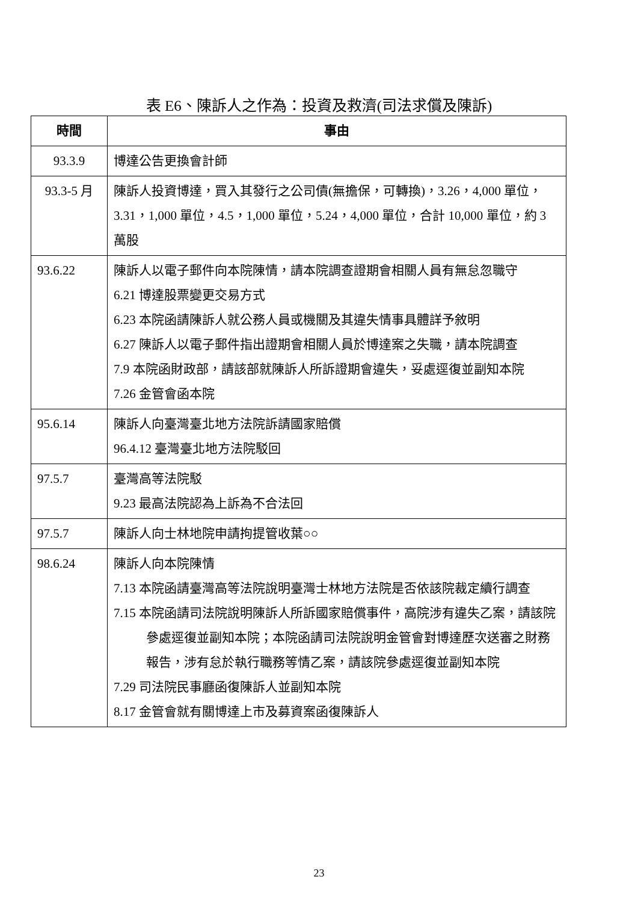表 E6、陳訴人之作為：投資及救濟(司法求償及陳訴)
| 時間 | 事由 |
| --- | --- |
| 93.3.9 | 博達公告更換會計師 |
| 93.3-5 月 | 陳訴人投資博達，買入其發行之公司債(無擔保，可轉換)，3.26，4,000 單位，3.31，1,000 單位，4.5，1,000 單位，5.24，4,000 單位，合計 10,000 單位，約 3 萬股 |
| 93.6.22 | 陳訴人以電子郵件向本院陳情，請本院調查證期會相關人員有無怠忽職守 6.21 博達股票變更交易方式 6.23 本院函請陳訴人就公務人員或機關及其違失情事具體詳予敘明 6.27 陳訴人以電子郵件指出證期會相關人員於博達案之失職，請本院調查 7.9 本院函財政部，請該部就陳訴人所訴證期會違失，妥處逕復並副知本院 7.26 金管會函本院 |
| 95.6.14 | 陳訴人向臺灣臺北地方法院訴請國家賠償 96.4.12 臺灣臺北地方法院駁回 |
| 97.5.7 | 臺灣高等法院駁 9.23 最高法院認為上訴為不合法回 |
| 97.5.7 | 陳訴人向士林地院申請拘提管收葉○○ |
| 98.6.24 | 陳訴人向本院陳情 7.13 本院函請臺灣高等法院說明臺灣士林地方法院是否依該院裁定續行調查 7.15 本院函請司法院說明陳訴人所訴國家賠償事件，高院涉有違失乙案，請該院參處逕復並副知本院；本院函請司法院說明金管會對博達歷次送審之財務報告，涉有怠於執行職務等情乙案，請該院參處逕復並副知本院 7.29 司法院民事廳函復陳訴人並副知本院 8.17 金管會就有關博達上市及募資案函復陳訴人 |
23